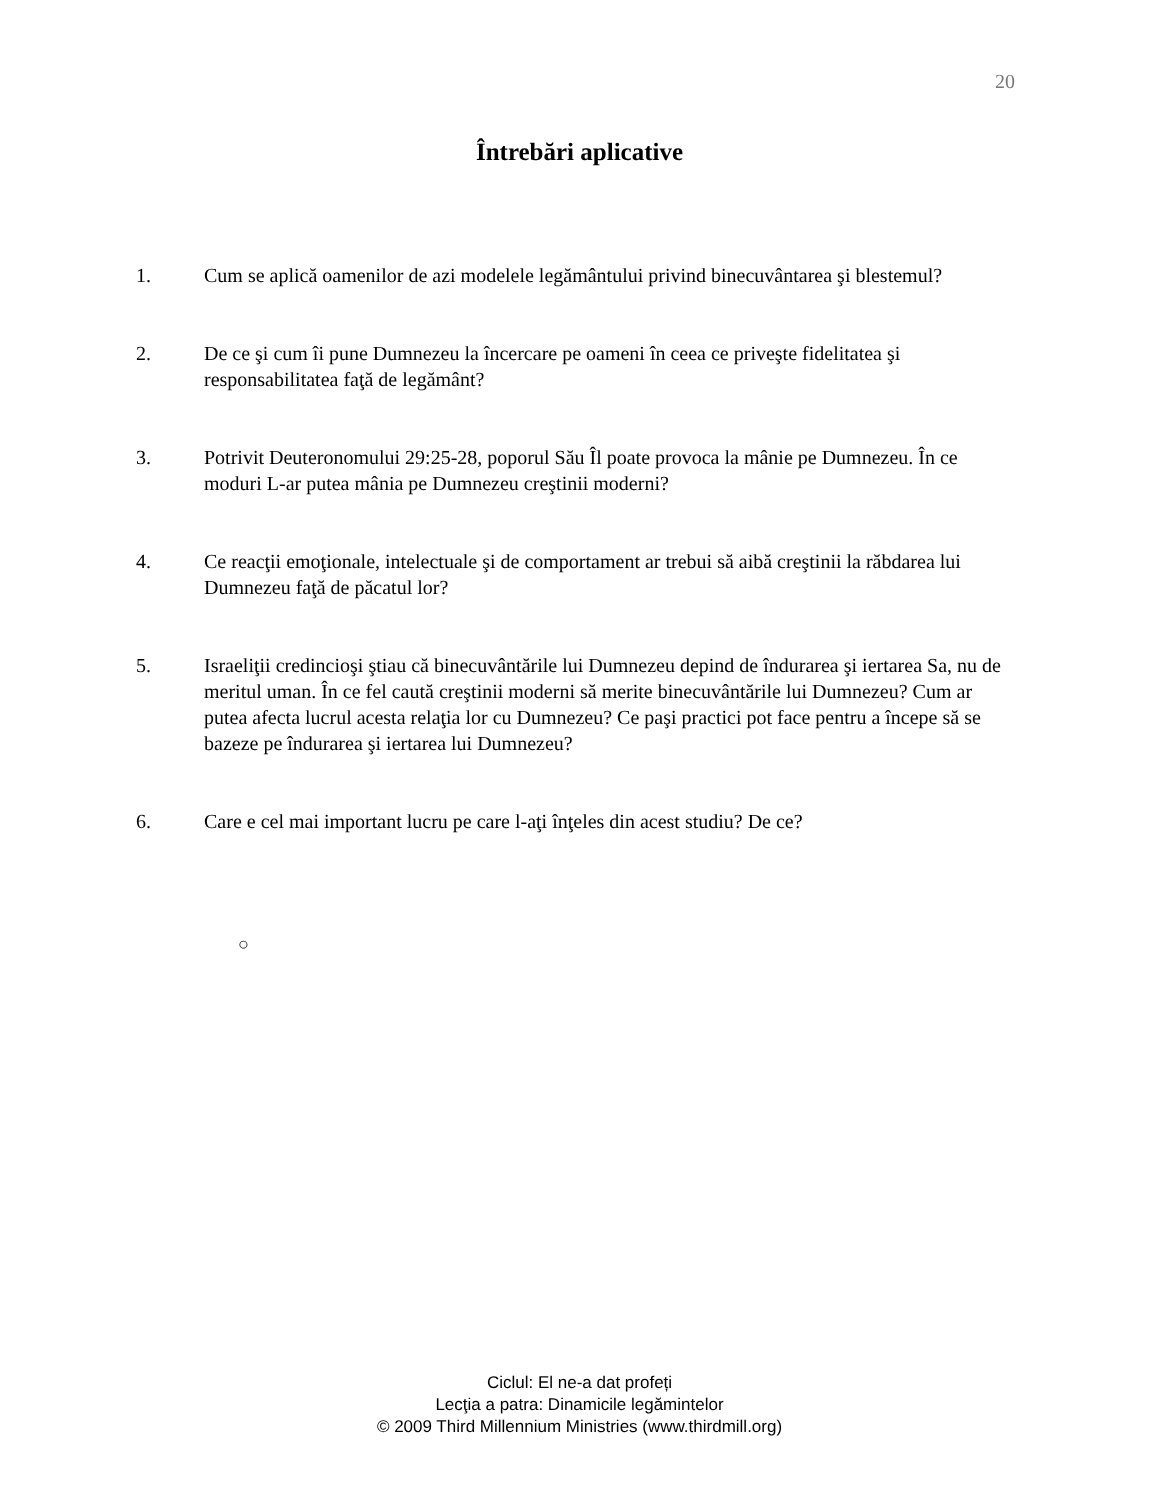20
Întrebări aplicative
1. Cum se aplică oamenilor de azi modelele legământului privind binecuvântarea şi blestemul?
2. De ce şi cum îi pune Dumnezeu la încercare pe oameni în ceea ce priveşte fidelitatea şi responsabilitatea faţă de legământ?
3. Potrivit Deuteronomului 29:25-28, poporul Său Îl poate provoca la mânie pe Dumnezeu. În ce moduri L-ar putea mânia pe Dumnezeu creştinii moderni?
4. Ce reacţii emoţionale, intelectuale şi de comportament ar trebui să aibă creştinii la răbdarea lui Dumnezeu faţă de păcatul lor?
5. Israeliţii credincioşi ştiau că binecuvântările lui Dumnezeu depind de îndurarea şi iertarea Sa, nu de meritul uman. În ce fel caută creştinii moderni să merite binecuvântările lui Dumnezeu? Cum ar putea afecta lucrul acesta relaţia lor cu Dumnezeu? Ce paşi practici pot face pentru a începe să se bazeze pe îndurarea şi iertarea lui Dumnezeu?
6. Care e cel mai important lucru pe care l-aţi înţeles din acest studiu? De ce?
○
Ciclul: El ne-a dat profeți
Lecţia a patra: Dinamicile legămintelor
© 2009 Third Millennium Ministries (www.thirdmill.org)